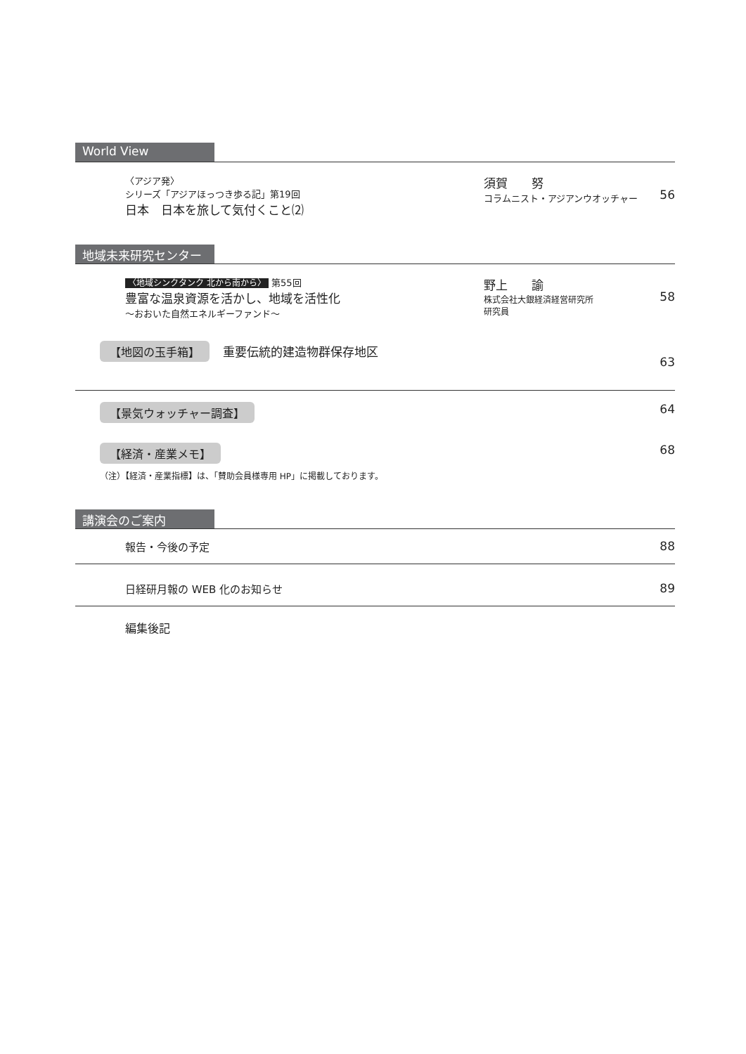World View
〈アジア発〉
シリーズ「アジアほっつき歩る記」第19回
日本　日本を旅して気付くこと⑵
須賀　　努
コラムニスト・アジアンウオッチャー
56
地域未来研究センター
〈地域シンクタンク 北から南から〉 第55回
豊富な温泉資源を活かし、地域を活性化
～おおいた自然エネルギーファンド～
野上　　諭
株式会社大銀経済経営研究所
研究員
58
【地図の玉手箱】 重要伝統的建造物群保存地区
63
【景気ウォッチャー調査】
64
【経済・産業メモ】
68
（注）【経済・産業指標】は、「賛助会員様専用 HP」に掲載しております。
講演会のご案内
報告・今後の予定 88
日経研月報の WEB 化のお知らせ 89
編集後記